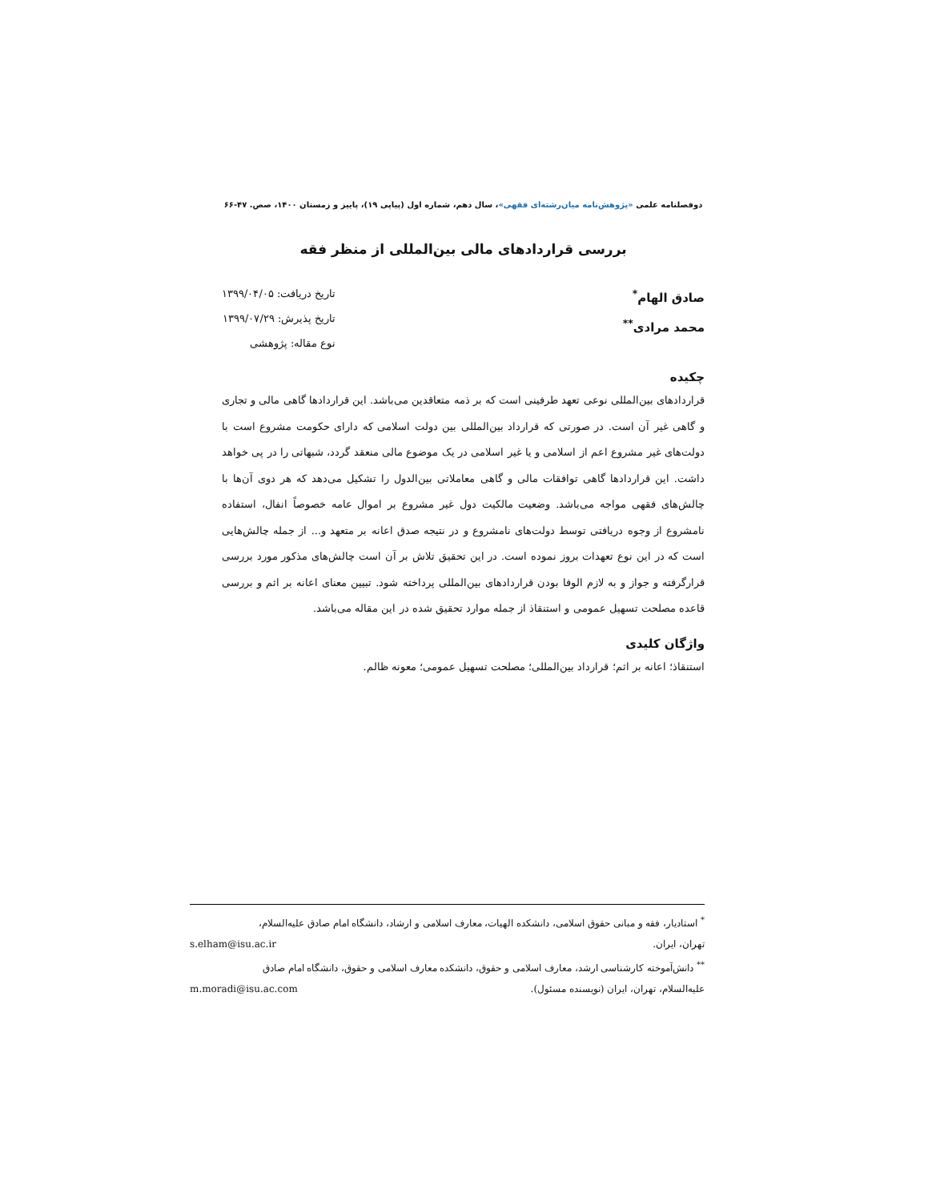دوفصلنامه علمی «پژوهش‌نامه میان‌رشته‌ای فقهی»، سال دهم، شماره اول (پیاپی ۱۹)، پاییز و زمستان ۱۴۰۰، صص. ۴۷-۶۶
بررسی قراردادهای مالی بین‌المللی از منظر فقه
صادق الهام<sup>*</sup>
محمد مرادی<sup>**</sup>
تاریخ دریافت: ۱۳۹۹/۰۴/۰۵
تاریخ پذیرش: ۱۳۹۹/۰۷/۲۹
نوع مقاله: پژوهشی
چکیده
قراردادهای بین‌المللی نوعی تعهد طرفینی است که بر ذمه متعاقدین می‌باشد. این قراردادها گاهی مالی و تجاری و گاهی غیر آن است. در صورتی که قرارداد بین‌المللی بین دولت اسلامی که دارای حکومت مشروع است با دولت‌های غیر مشروع اعم از اسلامی و یا غیر اسلامی در یک موضوع مالی منعقد گردد، شبهاتی را در پی خواهد داشت. این قراردادها گاهی توافقات مالی و گاهی معاملاتی بین‌الدول را تشکیل می‌دهد که هر دوی آن‌ها با چالش‌های فقهی مواجه می‌باشد. وضعیت مالکیت دول غیر مشروع بر اموال عامه خصوصاً انفال، استفاده نامشروع از وجوه دریافتی توسط دولت‌های نامشروع و در نتیجه صدق اعانه بر متعهد و... از جمله چالش‌هایی است که در این نوع تعهدات بروز نموده است. در این تحقیق تلاش بر آن است چالش‌های مذکور مورد بررسی قرارگرفته و جواز و به لازم الوفا بودن قراردادهای بین‌المللی پرداخته شود. تبیین معنای اعانه بر اثم و بررسی قاعده مصلحت تسهیل عمومی و استنقاذ از جمله موارد تحقیق شده در این مقاله می‌باشد.
واژگان کلیدی
استنقاذ؛ اعانه بر اثم؛ قرارداد بین‌المللی؛ مصلحت تسهیل عمومی؛ معونه ظالم.
<sup>*</sup> استادیار، فقه و مبانی حقوق اسلامی، دانشکده الهیات، معارف اسلامی و ارشاد، دانشگاه امام صادق علیه‌السلام،
تهران، ایران. s.elham@isu.ac.ir
<sup>**</sup> دانش‌آموخته کارشناسی ارشد، معارف اسلامی و حقوق، دانشکده معارف اسلامی و حقوق، دانشگاه امام صادق
علیه‌السلام، تهران، ایران (نویسنده مسئول). m.moradi@isu.ac.com